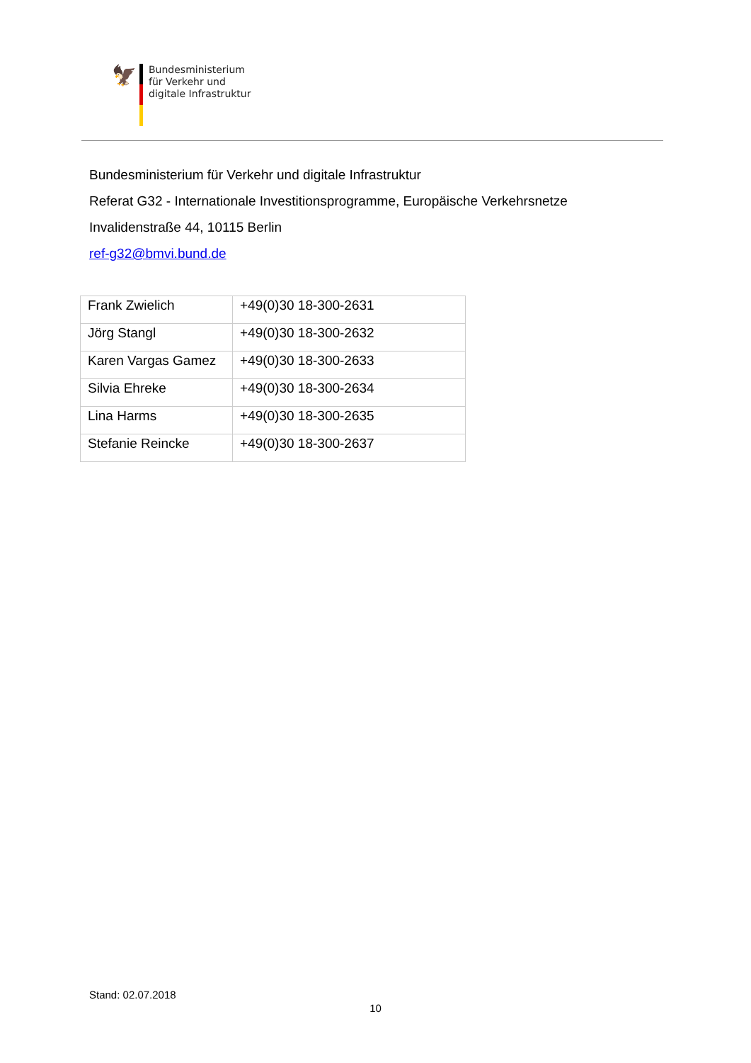🦅
Bundesministerium
für Verkehr und
digitale Infrastruktur
Bundesministerium für Verkehr und digitale Infrastruktur
Referat G32 - Internationale Investitionsprogramme, Europäische Verkehrsnetze
Invalidenstraße 44, 10115 Berlin
ref-g32@bmvi.bund.de
| Frank Zwielich | +49(0)30 18-300-2631 |
| Jörg Stangl | +49(0)30 18-300-2632 |
| Karen Vargas Gamez | +49(0)30 18-300-2633 |
| Silvia Ehreke | +49(0)30 18-300-2634 |
| Lina Harms | +49(0)30 18-300-2635 |
| Stefanie Reincke | +49(0)30 18-300-2637 |
Stand: 02.07.2018
10